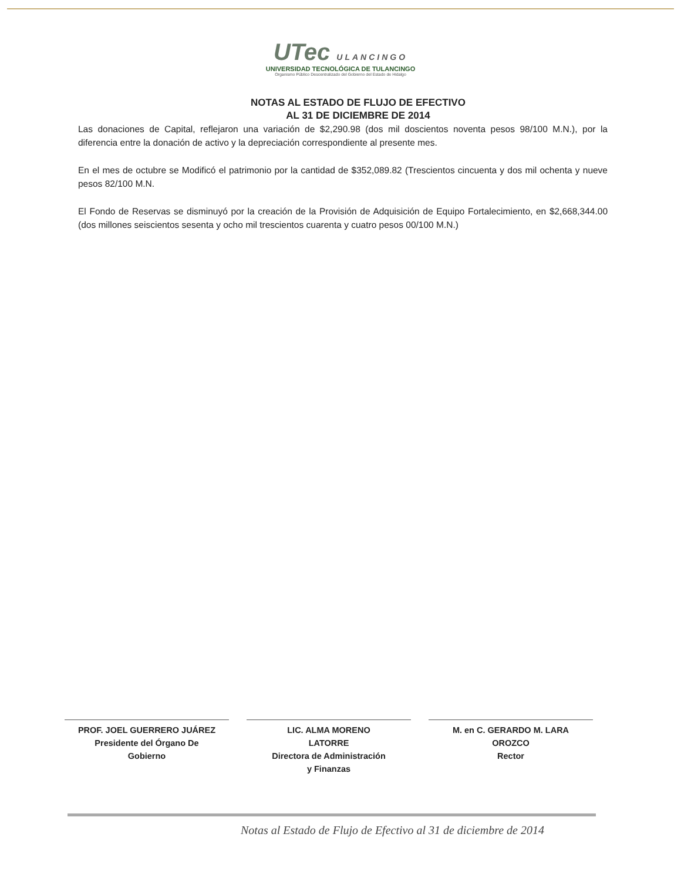UTec ULANCINGO
UNIVERSIDAD TECNOLÓGICA DE TULANCINGO
Organismo Público Descentralizado del Gobierno del Estado de Hidalgo
NOTAS AL ESTADO DE FLUJO DE EFECTIVO
AL 31 DE DICIEMBRE DE 2014
Las donaciones de Capital, reflejaron una variación de $2,290.98 (dos mil doscientos noventa pesos 98/100 M.N.), por la diferencia entre la donación de activo y la depreciación correspondiente al presente mes.
En el mes de octubre se Modificó el patrimonio por la cantidad de $352,089.82 (Trescientos cincuenta y dos mil ochenta y nueve pesos 82/100 M.N.
El Fondo de Reservas se disminuyó por la creación de la Provisión de Adquisición de Equipo Fortalecimiento, en $2,668,344.00 (dos millones seiscientos sesenta y ocho mil trescientos cuarenta y cuatro pesos 00/100 M.N.)
PROF. JOEL GUERRERO JUÁREZ
Presidente del Órgano De
Gobierno
LIC. ALMA MORENO
LATORRE
Directora de Administración
y Finanzas
M. en C. GERARDO M. LARA
OROZCO
Rector
Notas al Estado de Flujo de Efectivo al 31 de diciembre de 2014